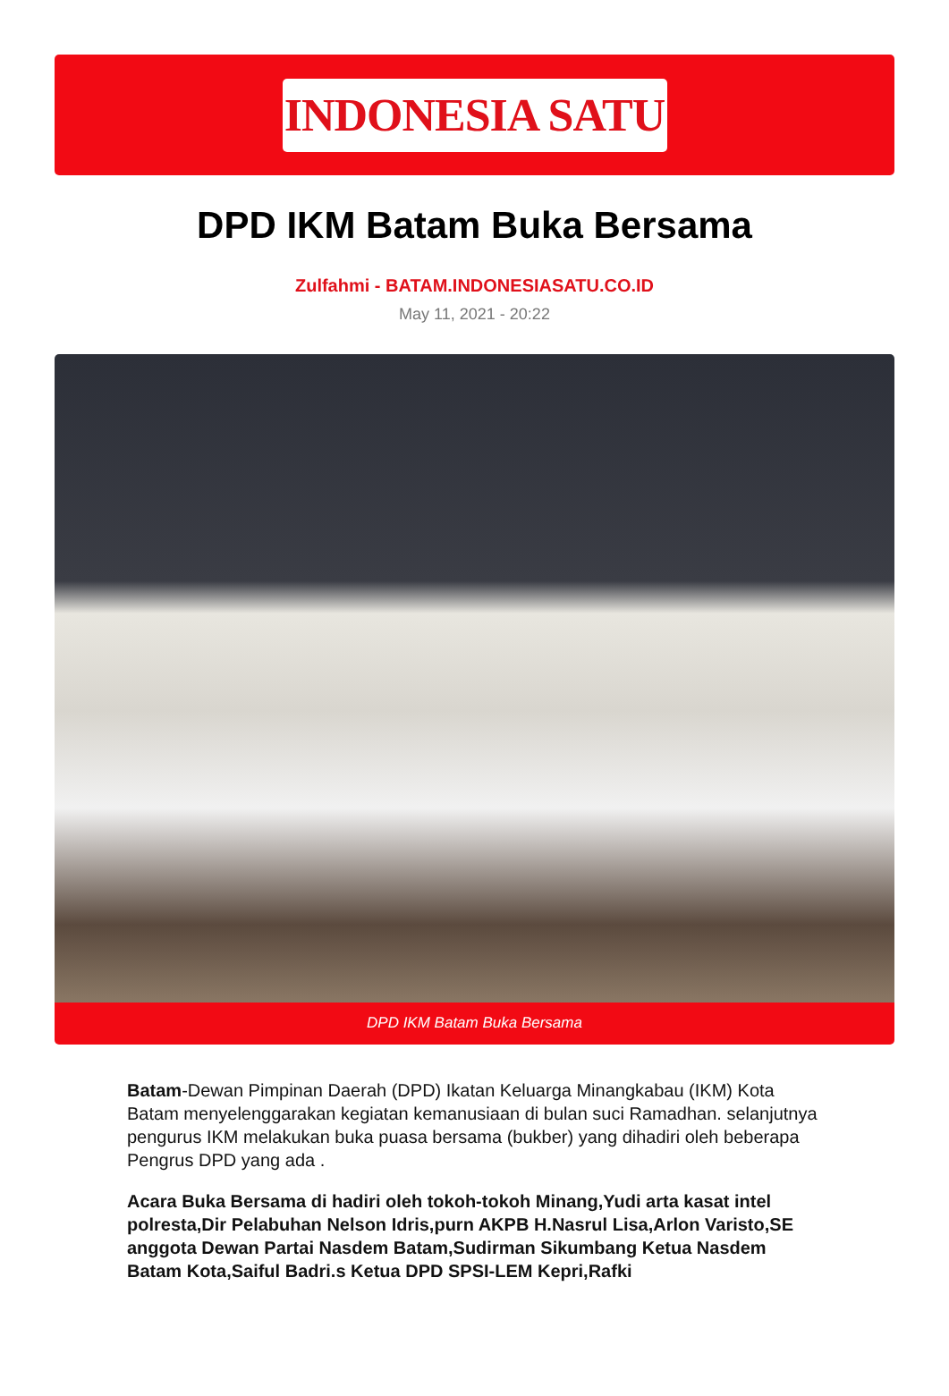INDONESIA SATU
DPD IKM Batam Buka Bersama
Zulfahmi - BATAM.INDONESIASATU.CO.ID
May 11, 2021 - 20:22
DPD IKM Batam Buka Bersama
Batam-Dewan Pimpinan Daerah (DPD) Ikatan Keluarga Minangkabau (IKM) Kota Batam menyelenggarakan kegiatan kemanusiaan di bulan suci Ramadhan. selanjutnya pengurus IKM melakukan buka puasa bersama (bukber) yang dihadiri oleh beberapa Pengrus DPD yang ada .
Acara Buka Bersama di hadiri oleh tokoh-tokoh Minang,Yudi arta kasat intel polresta,Dir Pelabuhan Nelson Idris,purn AKPB H.Nasrul Lisa,Arlon Varisto,SE anggota Dewan Partai Nasdem Batam,Sudirman Sikumbang Ketua Nasdem Batam Kota,Saiful Badri.s Ketua DPD SPSI-LEM Kepri,Rafki